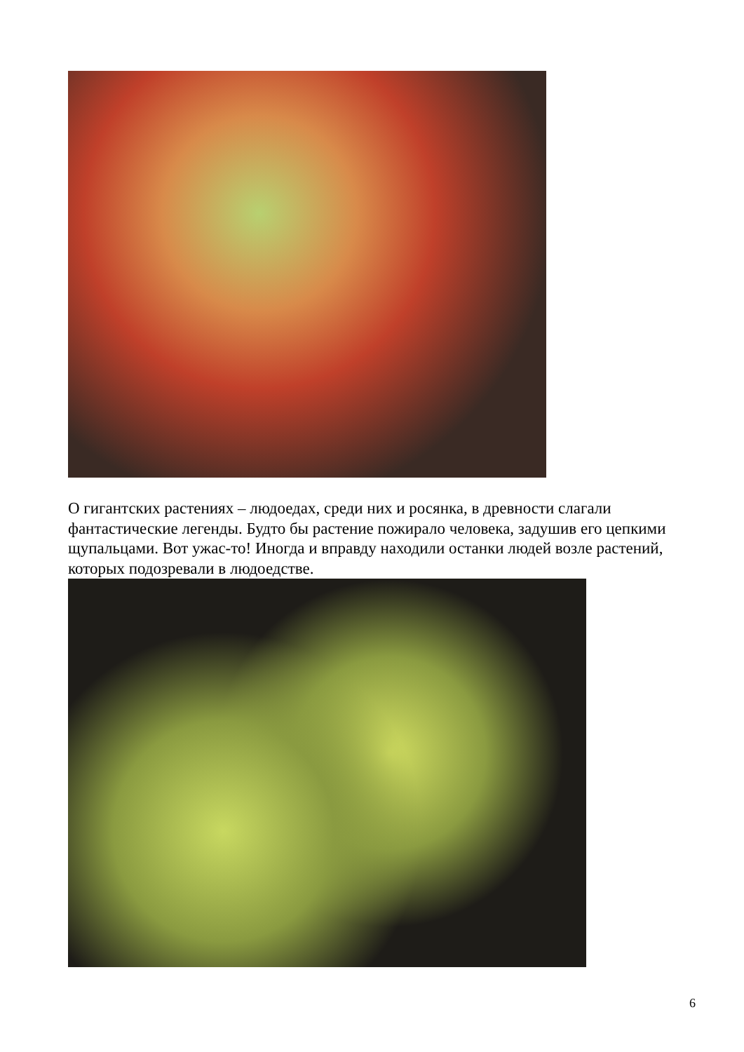О гигантских растениях – людоедах, среди них и росянка, в древности слагали фантастические легенды. Будто бы растение пожирало человека, задушив его цепкими щупальцами. Вот ужас-то! Иногда и вправду находили останки людей возле растений, которых подозревали в людоедстве.
6